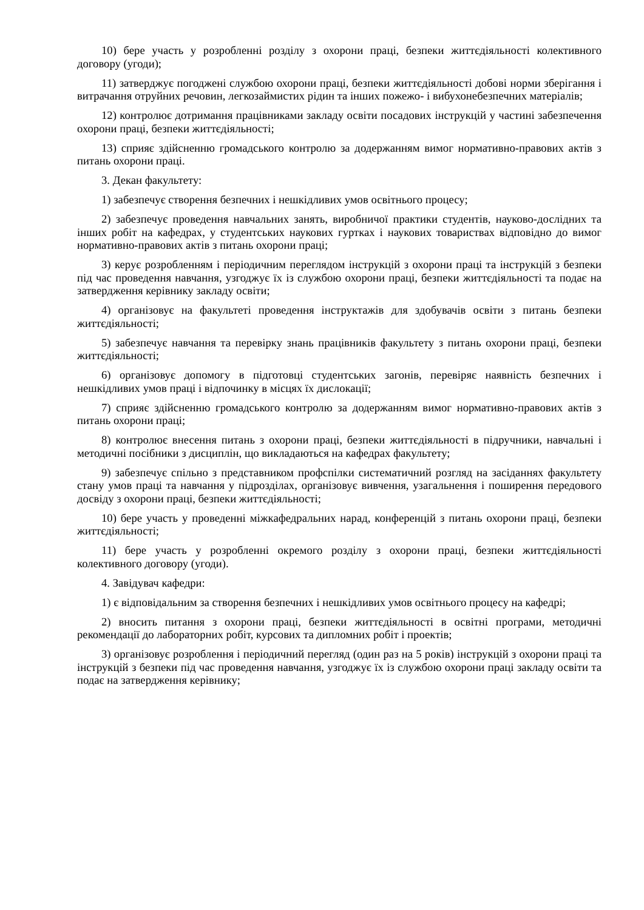10) бере участь у розробленні розділу з охорони праці, безпеки життєдіяльності колективного договору (угоди);
11) затверджує погоджені службою охорони праці, безпеки життєдіяльності добові норми зберігання і витрачання отруйних речовин, легкозаймистих рідин та інших пожежо- і вибухонебезпечних матеріалів;
12) контролює дотримання працівниками закладу освіти посадових інструкцій у частині забезпечення охорони праці, безпеки життєдіяльності;
13) сприяє здійсненню громадського контролю за додержанням вимог нормативно-правових актів з питань охорони праці.
3. Декан факультету:
1) забезпечує створення безпечних і нешкідливих умов освітнього процесу;
2) забезпечує проведення навчальних занять, виробничої практики студентів, науково-дослідних та інших робіт на кафедрах, у студентських наукових гуртках і наукових товариствах відповідно до вимог нормативно-правових актів з питань охорони праці;
3) керує розробленням і періодичним переглядом інструкцій з охорони праці та інструкцій з безпеки під час проведення навчання, узгоджує їх із службою охорони праці, безпеки життєдіяльності та подає на затвердження керівнику закладу освіти;
4) організовує на факультеті проведення інструктажів для здобувачів освіти з питань безпеки життєдіяльності;
5) забезпечує навчання та перевірку знань працівників факультету з питань охорони праці, безпеки життєдіяльності;
6) організовує допомогу в підготовці студентських загонів, перевіряє наявність безпечних і нешкідливих умов праці і відпочинку в місцях їх дислокації;
7) сприяє здійсненню громадського контролю за додержанням вимог нормативно-правових актів з питань охорони праці;
8) контролює внесення питань з охорони праці, безпеки життєдіяльності в підручники, навчальні і методичні посібники з дисциплін, що викладаються на кафедрах факультету;
9) забезпечує спільно з представником профспілки систематичний розгляд на засіданнях факультету стану умов праці та навчання у підрозділах, організовує вивчення, узагальнення і поширення передового досвіду з охорони праці, безпеки життєдіяльності;
10) бере участь у проведенні міжкафедральних нарад, конференцій з питань охорони праці, безпеки життєдіяльності;
11) бере участь у розробленні окремого розділу з охорони праці, безпеки життєдіяльності колективного договору (угоди).
4. Завідувач кафедри:
1) є відповідальним за створення безпечних і нешкідливих умов освітнього процесу на кафедрі;
2) вносить питання з охорони праці, безпеки життєдіяльності в освітні програми, методичні рекомендації до лабораторних робіт, курсових та дипломних робіт і проектів;
3) організовує розроблення і періодичний перегляд (один раз на 5 років) інструкцій з охорони праці та інструкцій з безпеки під час проведення навчання, узгоджує їх із службою охорони праці закладу освіти та подає на затвердження керівнику;